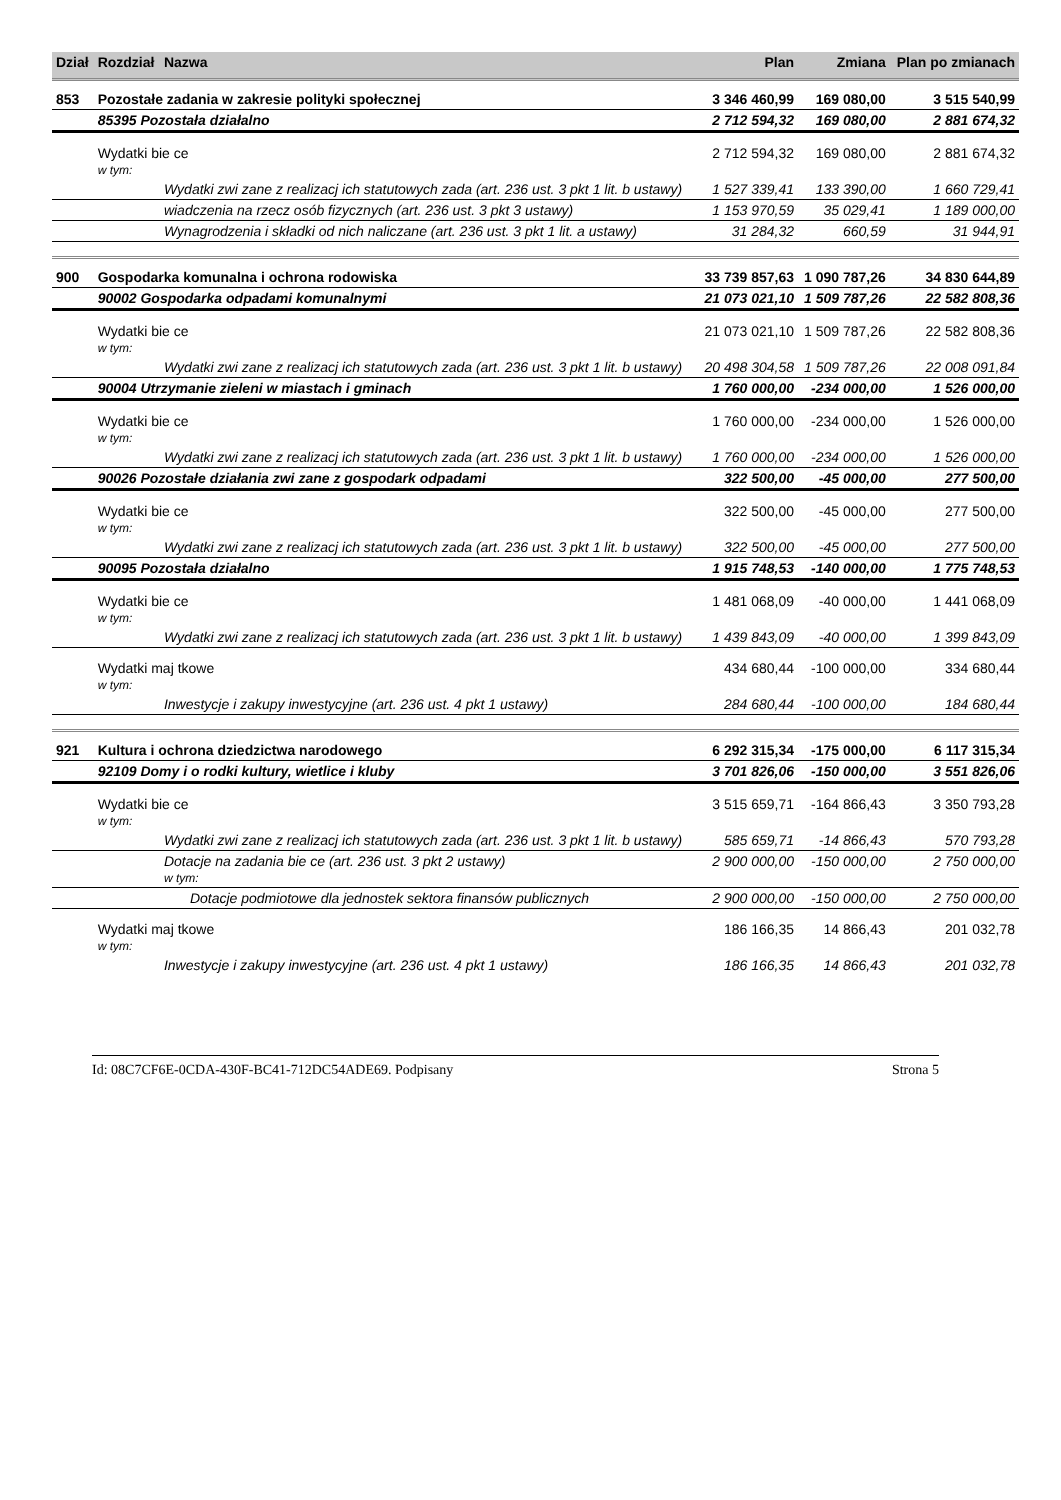| Dział | Rozdział | Nazwa | Plan | Zmiana | Plan po zmianach |
| --- | --- | --- | --- | --- | --- |
| 853 | Pozostałe zadania w zakresie polityki społecznej | | 3 346 460,99 | 169 080,00 | 3 515 540,99 |
| | 85395 Pozostała działalno | | 2 712 594,32 | 169 080,00 | 2 881 674,32 |
| | Wydatki bie ce w tym: | | 2 712 594,32 | 169 080,00 | 2 881 674,32 |
| | | Wydatki zwi zane z realizacj ich statutowych zada (art. 236 ust. 3 pkt 1 lit. b ustawy) | 1 527 339,41 | 133 390,00 | 1 660 729,41 |
| | | wiadczenia na rzecz osób fizycznych (art. 236 ust. 3 pkt 3 ustawy) | 1 153 970,59 | 35 029,41 | 1 189 000,00 |
| | | Wynagrodzenia i składki od nich naliczane (art. 236 ust. 3 pkt 1 lit. a ustawy) | 31 284,32 | 660,59 | 31 944,91 |
| 900 | Gospodarka komunalna i ochrona rodowiska | | 33 739 857,63 | 1 090 787,26 | 34 830 644,89 |
| | 90002 Gospodarka odpadami komunalnymi | | 21 073 021,10 | 1 509 787,26 | 22 582 808,36 |
| | Wydatki bie ce w tym: | | 21 073 021,10 | 1 509 787,26 | 22 582 808,36 |
| | | Wydatki zwi zane z realizacj ich statutowych zada (art. 236 ust. 3 pkt 1 lit. b ustawy) | 20 498 304,58 | 1 509 787,26 | 22 008 091,84 |
| | 90004 Utrzymanie zieleni w miastach i gminach | | 1 760 000,00 | -234 000,00 | 1 526 000,00 |
| | Wydatki bie ce w tym: | | 1 760 000,00 | -234 000,00 | 1 526 000,00 |
| | | Wydatki zwi zane z realizacj ich statutowych zada (art. 236 ust. 3 pkt 1 lit. b ustawy) | 1 760 000,00 | -234 000,00 | 1 526 000,00 |
| | 90026 Pozostałe działania zwi zane z gospodark odpadami | | 322 500,00 | -45 000,00 | 277 500,00 |
| | Wydatki bie ce w tym: | | 322 500,00 | -45 000,00 | 277 500,00 |
| | | Wydatki zwi zane z realizacj ich statutowych zada (art. 236 ust. 3 pkt 1 lit. b ustawy) | 322 500,00 | -45 000,00 | 277 500,00 |
| | 90095 Pozostała działalno | | 1 915 748,53 | -140 000,00 | 1 775 748,53 |
| | Wydatki bie ce w tym: | | 1 481 068,09 | -40 000,00 | 1 441 068,09 |
| | | Wydatki zwi zane z realizacj ich statutowych zada (art. 236 ust. 3 pkt 1 lit. b ustawy) | 1 439 843,09 | -40 000,00 | 1 399 843,09 |
| | Wydatki maj tkowe w tym: | | 434 680,44 | -100 000,00 | 334 680,44 |
| | | Inwestycje i zakupy inwestycyjne (art. 236 ust. 4 pkt 1 ustawy) | 284 680,44 | -100 000,00 | 184 680,44 |
| 921 | Kultura i ochrona dziedzictwa narodowego | | 6 292 315,34 | -175 000,00 | 6 117 315,34 |
| | 92109 Domy i o rodki kultury, wietlice i kluby | | 3 701 826,06 | -150 000,00 | 3 551 826,06 |
| | Wydatki bie ce w tym: | | 3 515 659,71 | -164 866,43 | 3 350 793,28 |
| | | Wydatki zwi zane z realizacj ich statutowych zada (art. 236 ust. 3 pkt 1 lit. b ustawy) | 585 659,71 | -14 866,43 | 570 793,28 |
| | | Dotacje na zadania bie ce (art. 236 ust. 3 pkt 2 ustawy) w tym: | 2 900 000,00 | -150 000,00 | 2 750 000,00 |
| | | Dotacje podmiotowe dla jednostek sektora finansów publicznych | 2 900 000,00 | -150 000,00 | 2 750 000,00 |
| | Wydatki maj tkowe w tym: | | 186 166,35 | 14 866,43 | 201 032,78 |
| | | Inwestycje i zakupy inwestycyjne (art. 236 ust. 4 pkt 1 ustawy) | 186 166,35 | 14 866,43 | 201 032,78 |
Id: 08C7CF6E-0CDA-430F-BC41-712DC54ADE69. Podpisany Strona 5